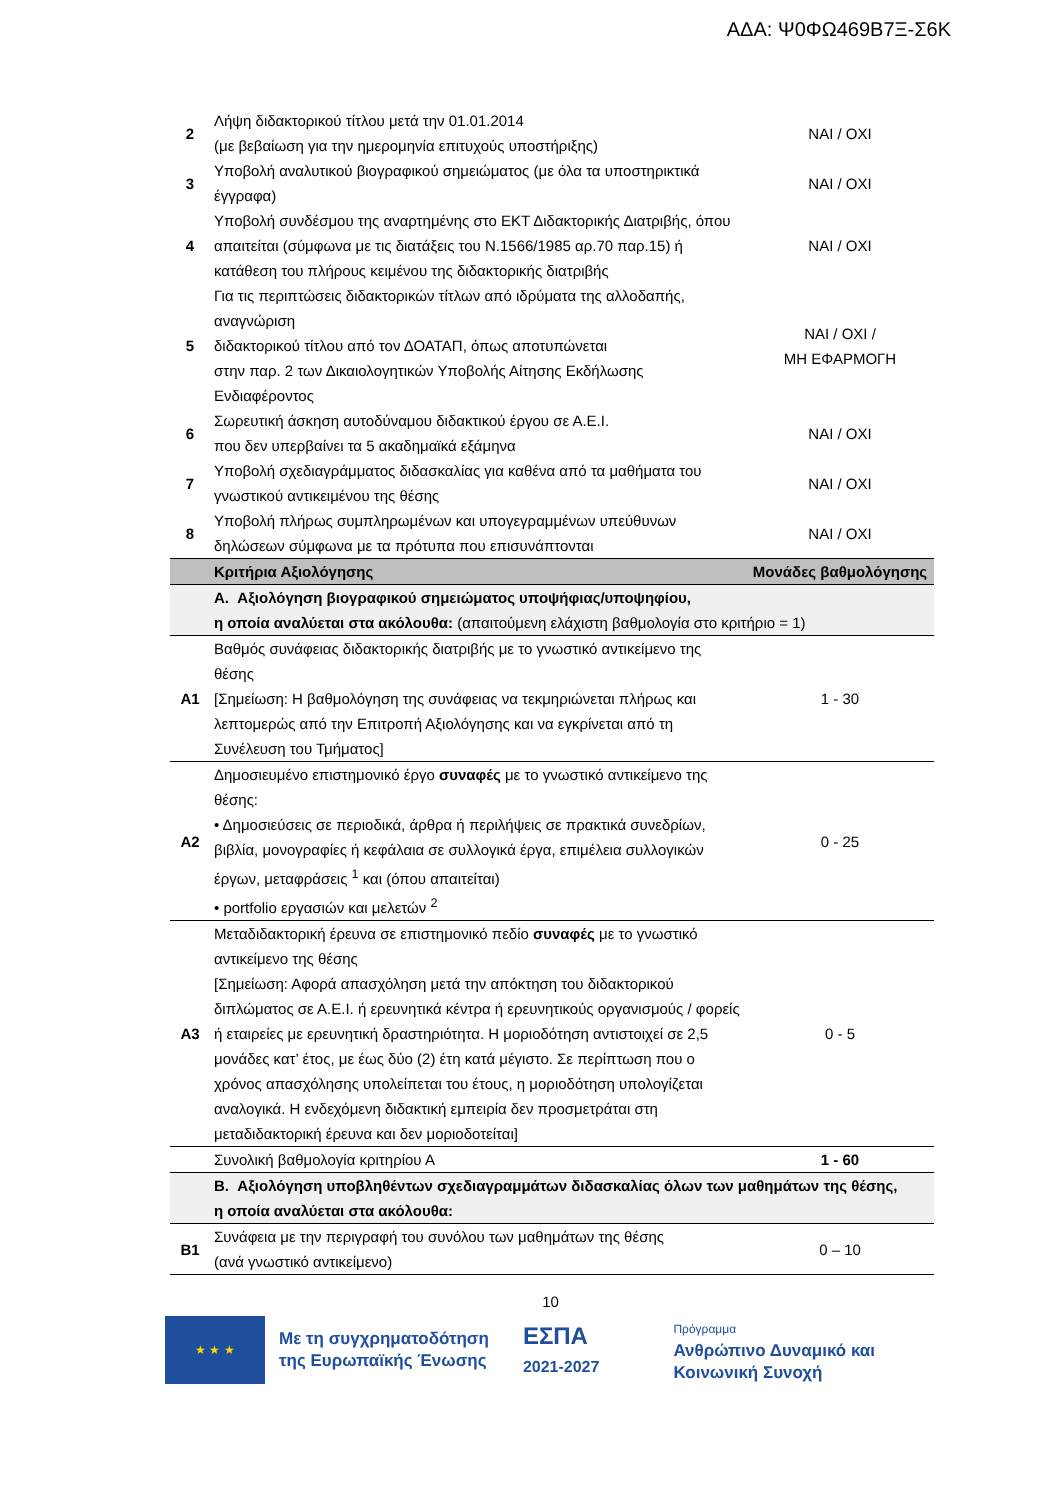ΑΔΑ: Ψ0ΦΩ469Β7Ξ-Σ6Κ
| 2 | Λήψη διδακτορικού τίτλου μετά την 01.01.2014 (με βεβαίωση για την ημερομηνία επιτυχούς υποστήριξης) | ΝΑΙ / ΟΧΙ |
| 3 | Υποβολή αναλυτικού βιογραφικού σημειώματος (με όλα τα υποστηρικτικά έγγραφα) | ΝΑΙ / ΟΧΙ |
| 4 | Υποβολή συνδέσμου της αναρτημένης στο ΕΚΤ Διδακτορικής Διατριβής, όπου απαιτείται (σύμφωνα με τις διατάξεις του Ν.1566/1985 αρ.70 παρ.15) ή κατάθεση του πλήρους κειμένου της διδακτορικής διατριβής | ΝΑΙ / ΟΧΙ |
| 5 | Για τις περιπτώσεις διδακτορικών τίτλων από ιδρύματα της αλλοδαπής, αναγνώριση διδακτορικού τίτλου από τον ΔΟΑΤΑΠ, όπως αποτυπώνεται στην παρ. 2 των Δικαιολογητικών Υποβολής Αίτησης Εκδήλωσης Ενδιαφέροντος | ΝΑΙ / ΟΧΙ / ΜΗ ΕΦΑΡΜΟΓΗ |
| 6 | Σωρευτική άσκηση αυτοδύναμου διδακτικού έργου σε Α.Ε.Ι. που δεν υπερβαίνει τα 5 ακαδημαϊκά εξάμηνα | ΝΑΙ / ΟΧΙ |
| 7 | Υποβολή σχεδιαγράμματος διδασκαλίας για καθένα από τα μαθήματα του γνωστικού αντικειμένου της θέσης | ΝΑΙ / ΟΧΙ |
| 8 | Υποβολή πλήρως συμπληρωμένων και υπογεγραμμένων υπεύθυνων δηλώσεων σύμφωνα με τα πρότυπα που επισυνάπτονται | ΝΑΙ / ΟΧΙ |
| | Κριτήρια Αξιολόγησης | Μονάδες βαθμολόγησης |
| | Α. Αξιολόγηση βιογραφικού σημειώματος υποψήφιας/υποψηφίου, η οποία αναλύεται στα ακόλουθα: (απαιτούμενη ελάχιστη βαθμολογία στο κριτήριο = 1) | |
| Α1 | Βαθμός συνάφειας διδακτορικής διατριβής με το γνωστικό αντικείμενο της θέσης [Σημείωση: Η βαθμολόγηση της συνάφειας να τεκμηριώνεται πλήρως και λεπτομερώς από την Επιτροπή Αξιολόγησης και να εγκρίνεται από τη Συνέλευση του Τμήματος] | 1 - 30 |
| Α2 | Δημοσιευμένο επιστημονικό έργο συναφές με το γνωστικό αντικείμενο της θέσης: • Δημοσιεύσεις σε περιοδικά, άρθρα ή περιλήψεις σε πρακτικά συνεδρίων, βιβλία, μονογραφίες ή κεφάλαια σε συλλογικά έργα, επιμέλεια συλλογικών έργων, μεταφράσεις <sup>1</sup> και (όπου απαιτείται) • portfolio εργασιών και μελετών <sup>2</sup> | 0 - 25 |
| Α3 | Μεταδιδακτορική έρευνα σε επιστημονικό πεδίο συναφές με το γνωστικό αντικείμενο της θέσης [Σημείωση: Αφορά απασχόληση μετά την απόκτηση του διδακτορικού διπλώματος σε Α.Ε.Ι. ή ερευνητικά κέντρα ή ερευνητικούς οργανισμούς / φορείς ή εταιρείες με ερευνητική δραστηριότητα. Η μοριοδότηση αντιστοιχεί σε 2,5 μονάδες κατ’ έτος, με έως δύο (2) έτη κατά μέγιστο. Σε περίπτωση που ο χρόνος απασχόλησης υπολείπεται του έτους, η μοριοδότηση υπολογίζεται αναλογικά. Η ενδεχόμενη διδακτική εμπειρία δεν προσμετράται στη μεταδιδακτορική έρευνα και δεν μοριοδοτείται] | 0 - 5 |
| | Συνολική βαθμολογία κριτηρίου Α | 1 - 60 |
| | Β. Αξιολόγηση υποβληθέντων σχεδιαγραμμάτων διδασκαλίας όλων των μαθημάτων της θέσης, η οποία αναλύεται στα ακόλουθα: | |
| Β1 | Συνάφεια με την περιγραφή του συνόλου των μαθημάτων της θέσης (ανά γνωστικό αντικείμενο) | 0 – 10 |
10
★ ★ ★
Με τη συγχρηματοδότηση
της Ευρωπαϊκής Ένωσης
ΕΣΠΑ
2021-2027
Πρόγραμμα
Ανθρώπινο Δυναμικό και
Κοινωνική Συνοχή